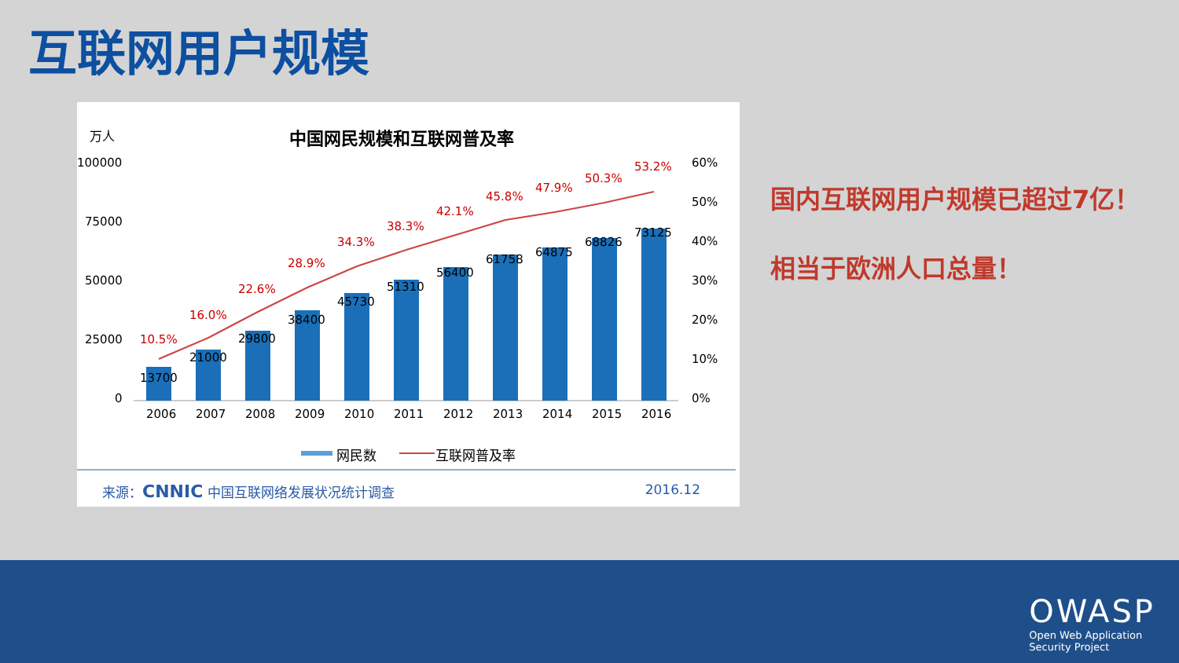互联网用户规模
万人 中国网民规模和互联网普及率
100000
75000
50000
25000
0
60%
50%
40%
30%
20%
10%
0%
10.5%
16.0%
22.6%
28.9%
34.3%
38.3%
42.1%
45.8%
47.9%
50.3%
53.2%
13700
21000
29800
38400
45730
51310
56400
61758
64875
68826
73125
2006
2007
2008
2009
2010
2011
2012
2013
2014
2015
2016
网民数 互联网普及率
来源：CNNIC 中国互联网络发展状况统计调查
2016.12
国内互联网用户规模已超过7亿！相当于欧洲人口总量！
OWASP
Open Web Application
Security Project